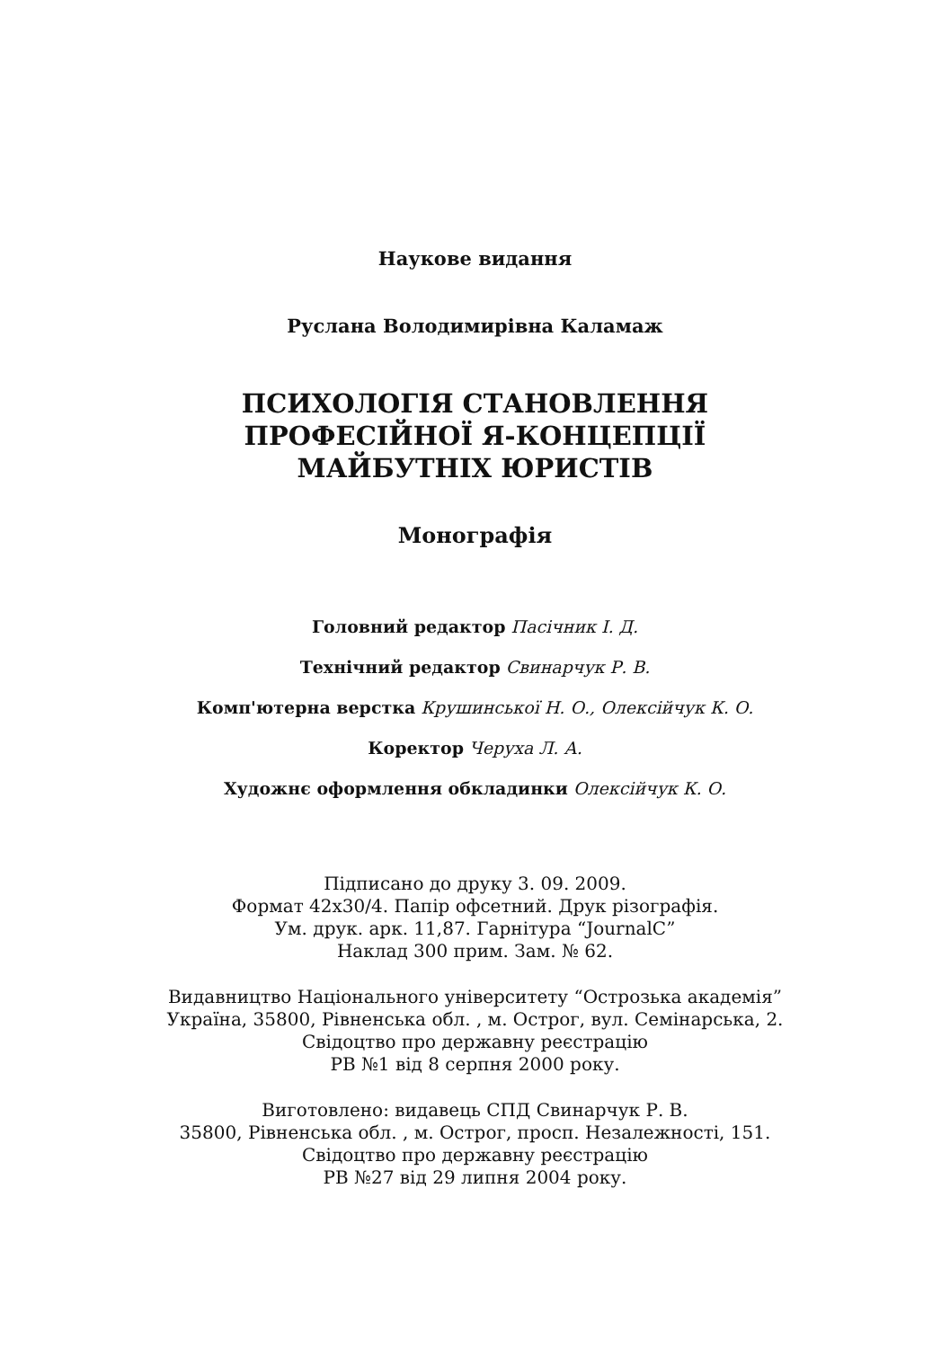Наукове видання
Руслана Володимирівна Каламаж
ПСИХОЛОГІЯ СТАНОВЛЕННЯ
ПРОФЕСІЙНОЇ Я-КОНЦЕПЦІЇ
МАЙБУТНІХ ЮРИСТІВ
Монографія
Головний редактор Пасічник І. Д.
Технічний редактор Свинарчук Р. В.
Комп'ютерна верстка Крушинської Н. О., Олексійчук К. О.
Коректор Черуха Л. А.
Художнє оформлення обкладинки Олексійчук К. О.
Підписано до друку 3. 09. 2009.
Формат 42х30/4. Папір офсетний. Друк різографія.
Ум. друк. арк. 11,87. Гарнітура “JournalC”
Наклад 300 прим. Зам. № 62.
Видавництво Національного університету “Острозька академія”
Україна, 35800, Рівненська обл. , м. Острог, вул. Семінарська, 2.
Свідоцтво про державну реєстрацію
РВ №1 від 8 серпня 2000 року.
Виготовлено: видавець СПД Свинарчук Р. В.
35800, Рівненська обл. , м. Острог, просп. Незалежності, 151.
Свідоцтво про державну реєстрацію
РВ №27 від 29 липня 2004 року.